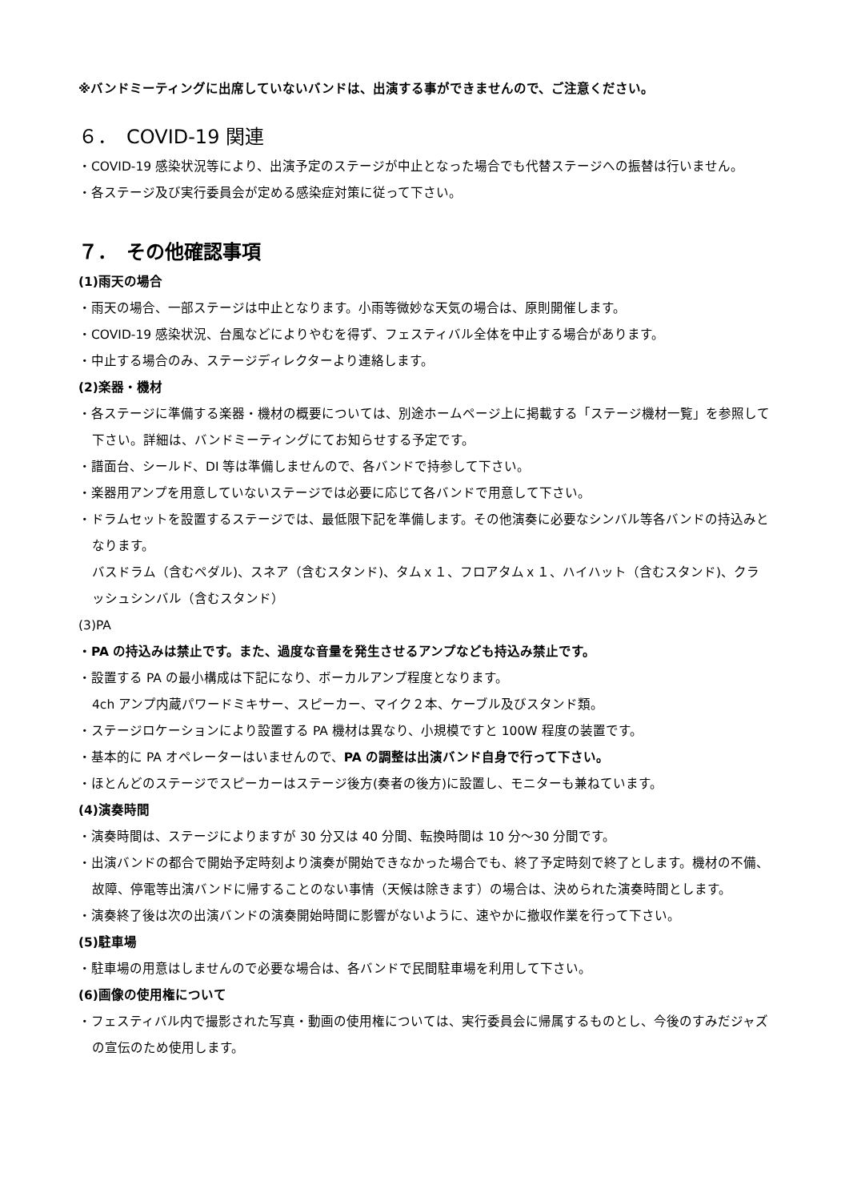※バンドミーティングに出席していないバンドは、出演する事ができませんので、ご注意ください。
６．　COVID-19 関連
・COVID-19 感染状況等により、出演予定のステージが中止となった場合でも代替ステージへの振替は行いません。
・各ステージ及び実行委員会が定める感染症対策に従って下さい。
７．　その他確認事項
(1)雨天の場合
・雨天の場合、一部ステージは中止となります。小雨等微妙な天気の場合は、原則開催します。
・COVID-19 感染状況、台風などによりやむを得ず、フェスティバル全体を中止する場合があります。
・中止する場合のみ、ステージディレクターより連絡します。
(2)楽器・機材
・各ステージに準備する楽器・機材の概要については、別途ホームページ上に掲載する「ステージ機材一覧」を参照して下さい。詳細は、バンドミーティングにてお知らせする予定です。
・譜面台、シールド、DI 等は準備しませんので、各バンドで持参して下さい。
・楽器用アンプを用意していないステージでは必要に応じて各バンドで用意して下さい。
・ドラムセットを設置するステージでは、最低限下記を準備します。その他演奏に必要なシンバル等各バンドの持込みとなります。
バスドラム（含むペダル)、スネア（含むスタンド)、タムｘ１、フロアタムｘ１、ハイハット（含むスタンド)、クラッシュシンバル（含むスタンド）
(3)PA
・PA の持込みは禁止です。また、過度な音量を発生させるアンプなども持込み禁止です。
・設置する PA の最小構成は下記になり、ボーカルアンプ程度となります。
4ch アンプ内蔵パワードミキサー、スピーカー、マイク２本、ケーブル及びスタンド類。
・ステージロケーションにより設置する PA 機材は異なり、小規模ですと 100W 程度の装置です。
・基本的に PA オペレーターはいませんので、PA の調整は出演バンド自身で行って下さい。
・ほとんどのステージでスピーカーはステージ後方(奏者の後方)に設置し、モニターも兼ねています。
(4)演奏時間
・演奏時間は、ステージによりますが 30 分又は 40 分間、転換時間は 10 分～30 分間です。
・出演バンドの都合で開始予定時刻より演奏が開始できなかった場合でも、終了予定時刻で終了とします。機材の不備、故障、停電等出演バンドに帰することのない事情（天候は除きます）の場合は、決められた演奏時間とします。
・演奏終了後は次の出演バンドの演奏開始時間に影響がないように、速やかに撤収作業を行って下さい。
(5)駐車場
・駐車場の用意はしませんので必要な場合は、各バンドで民間駐車場を利用して下さい。
(6)画像の使用権について
・フェスティバル内で撮影された写真・動画の使用権については、実行委員会に帰属するものとし、今後のすみだジャズの宣伝のため使用します。